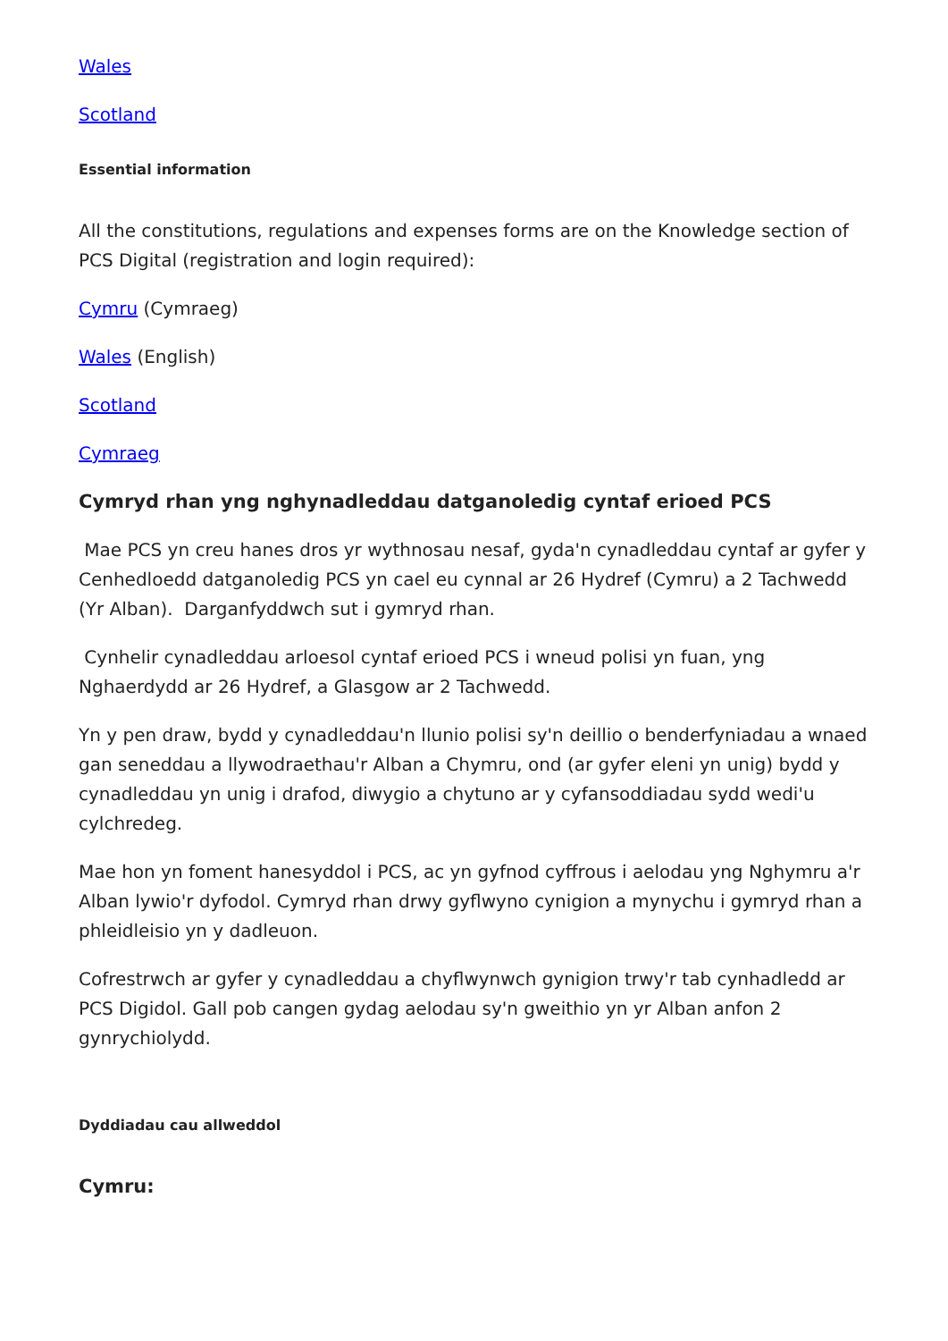Wales
Scotland
Essential information
All the constitutions, regulations and expenses forms are on the Knowledge section of PCS Digital (registration and login required):
Cymru (Cymraeg)
Wales (English)
Scotland
Cymraeg
Cymryd rhan yng nghynadleddau datganoledig cyntaf erioed PCS
Mae PCS yn creu hanes dros yr wythnosau nesaf, gyda'n cynadleddau cyntaf ar gyfer y Cenhedloedd datganoledig PCS yn cael eu cynnal ar 26 Hydref (Cymru) a 2 Tachwedd (Yr Alban). Darganfyddwch sut i gymryd rhan.
Cynhelir cynadleddau arloesol cyntaf erioed PCS i wneud polisi yn fuan, yng Nghaerdydd ar 26 Hydref, a Glasgow ar 2 Tachwedd.
Yn y pen draw, bydd y cynadleddau'n llunio polisi sy'n deillio o benderfyniadau a wnaed gan seneddau a llywodraethau'r Alban a Chymru, ond (ar gyfer eleni yn unig) bydd y cynadleddau yn unig i drafod, diwygio a chytuno ar y cyfansoddiadau sydd wedi'u cylchredeg.
Mae hon yn foment hanesyddol i PCS, ac yn gyfnod cyffrous i aelodau yng Nghymru a'r Alban lywio'r dyfodol. Cymryd rhan drwy gyflwyno cynigion a mynychu i gymryd rhan a phleidleisio yn y dadleuon.
Cofrestrwch ar gyfer y cynadleddau a chyflwynwch gynigion trwy'r tab cynhadledd ar PCS Digidol. Gall pob cangen gydag aelodau sy'n gweithio yn yr Alban anfon 2 gynrychiolydd.
Dyddiadau cau allweddol
Cymru: